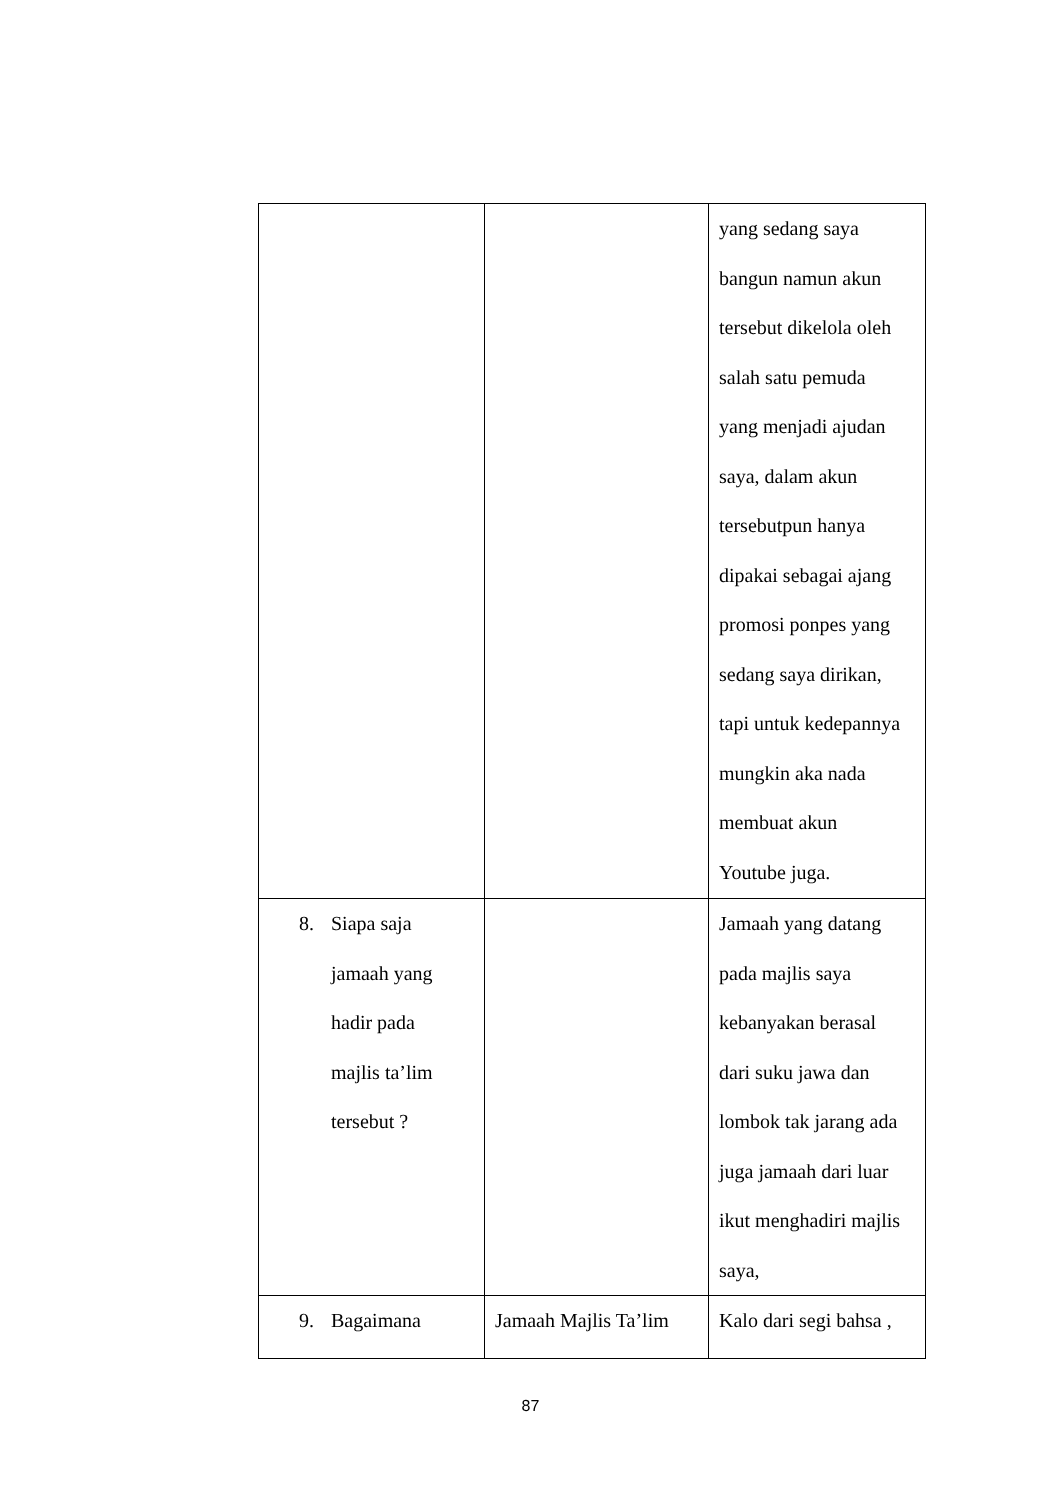| | | yang sedang saya bangun namun akun tersebut dikelola oleh salah satu pemuda yang menjadi ajudan saya, dalam akun tersebutpun hanya dipakai sebagai ajang promosi ponpes yang sedang saya dirikan, tapi untuk kedepannya mungkin aka nada membuat akun Youtube juga. |
| 8. Siapa saja jamaah yang hadir pada majlis ta’lim tersebut ? | | Jamaah yang datang pada majlis saya kebanyakan berasal dari suku jawa dan lombok tak jarang ada juga jamaah dari luar ikut menghadiri majlis saya, |
| 9. Bagaimana | Jamaah Majlis Ta’lim | Kalo dari segi bahsa , |
87